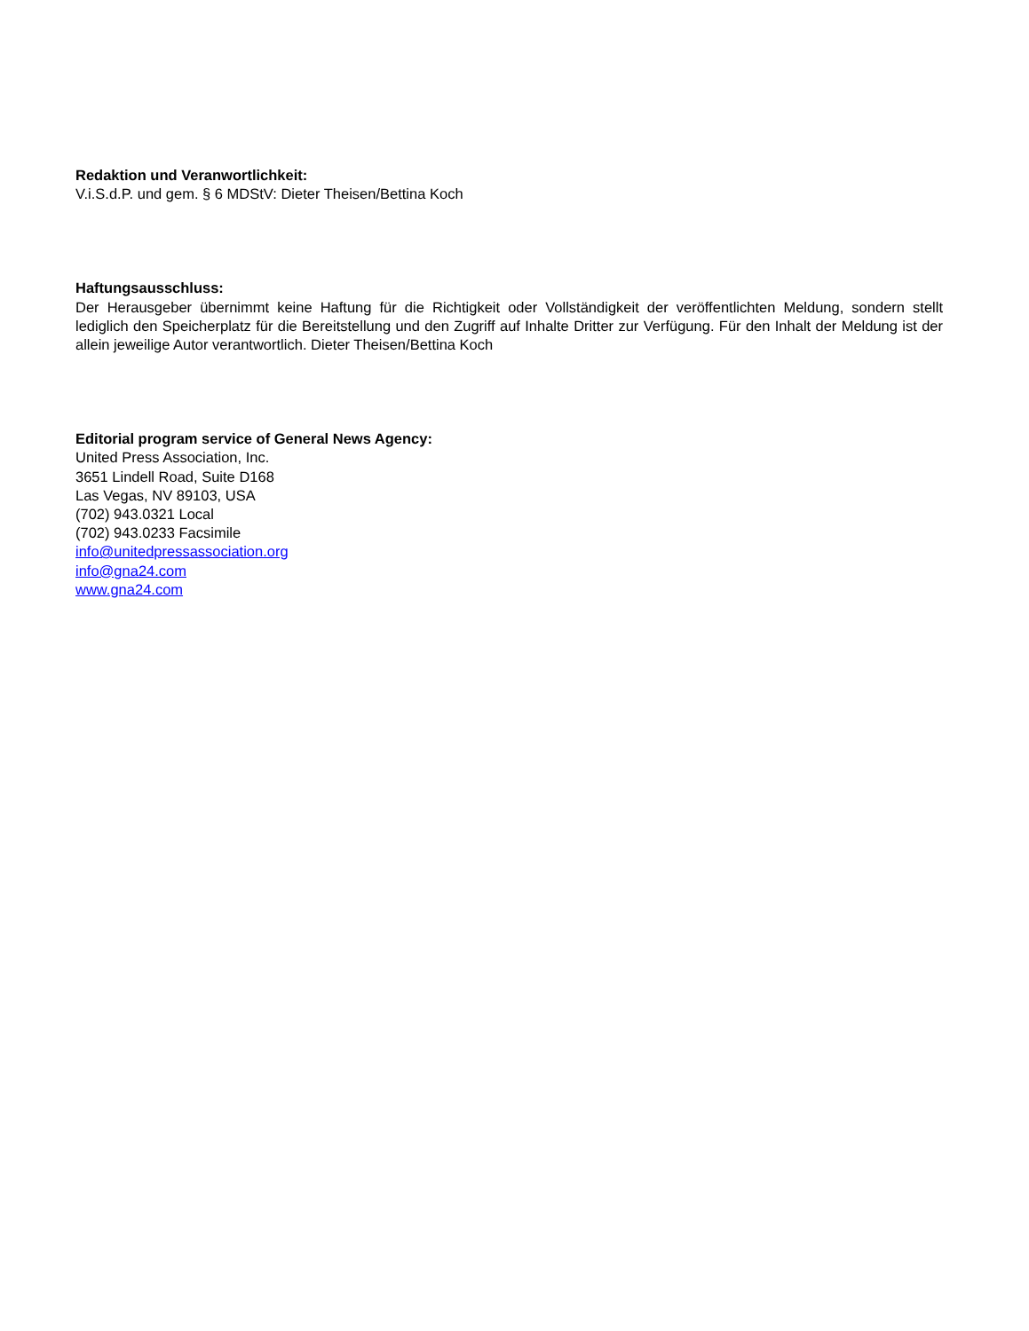Redaktion und Veranwortlichkeit:
V.i.S.d.P. und gem. § 6 MDStV: Dieter Theisen/Bettina Koch
Haftungsausschluss:
Der Herausgeber übernimmt keine Haftung für die Richtigkeit oder Vollständigkeit der veröffentlichten Meldung, sondern stellt lediglich den Speicherplatz für die Bereitstellung und den Zugriff auf Inhalte Dritter zur Verfügung. Für den Inhalt der Meldung ist der allein jeweilige Autor verantwortlich. Dieter Theisen/Bettina Koch
Editorial program service of General News Agency:
United Press Association, Inc.
3651 Lindell Road, Suite D168
Las Vegas, NV 89103, USA
(702) 943.0321 Local
(702) 943.0233 Facsimile
info@unitedpressassociation.org
info@gna24.com
www.gna24.com